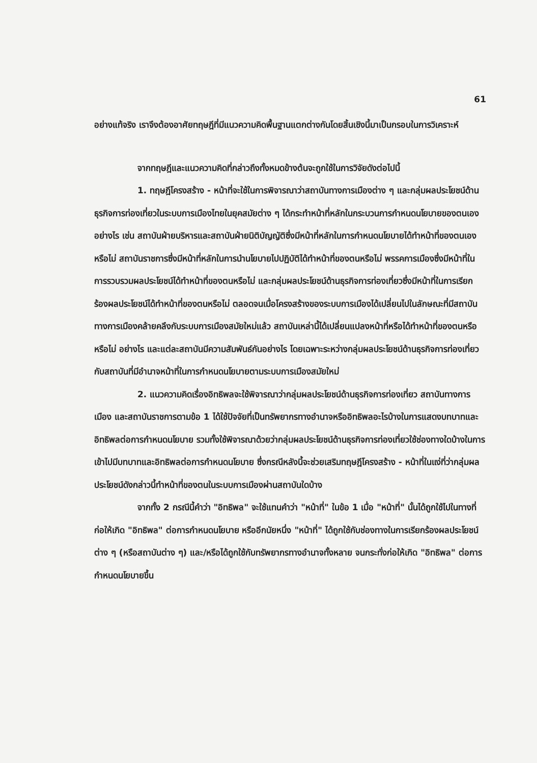61
อย่างแท้จริง เราจึงต้องอาศัยทฤษฎีที่มีแนวความคิดพื้นฐานแตกต่างกันโดยสิ้นเชิงนี้มาเป็นกรอบในการวิเคราะห์
จากทฤษฎีและแนวความคิดที่กล่าวถึงทั้งหมดข้างต้นจะถูกใช้ในการวิจัยดังต่อไปนี้
1. ทฤษฎีโครงสร้าง - หน้าที่จะใช้ในการพิจารณาว่าสถาบันทางการเมืองต่าง ๆ และกลุ่มผลประโยชน์ด้านธุรกิจการท่องเที่ยวในระบบการเมืองไทยในยุคสมัยต่าง ๆ ได้กระทำหน้าที่หลักในกระบวนการกำหนดนโยบายของตนเองอย่างไร เช่น สถาบันฝ่ายบริหารและสถาบันฝ่ายนิติบัญญัติซึ่งมีหน้าที่หลักในการกำหนดนโยบายได้ทำหน้าที่ของตนเองหรือไม่ สถาบันราชการซึ่งมีหน้าที่หลักในการนำนโยบายไปปฏิบัติได้ทำหน้าที่ของตนหรือไม่ พรรคการเมืองซึ่งมีหน้าที่ในการรวบรวมผลประโยชน์ได้ทำหน้าที่ของตนหรือไม่ และกลุ่มผลประโยชน์ด้านธุรกิจการท่องเที่ยวซึ่งมีหน้าที่ในการเรียกร้องผลประโยชน์ได้ทำหน้าที่ของตนหรือไม่ ตลอดจนเมื่อโครงสร้างของระบบการเมืองได้เปลี่ยนไปในลักษณะที่มีสถาบันทางการเมืองคล้ายคลึงกับระบบการเมืองสมัยใหม่แล้ว สถาบันเหล่านี้ได้เปลี่ยนแปลงหน้าที่หรือได้ทำหน้าที่ของตนหรือหรือไม่ อย่างไร และแต่ละสถาบันมีความสัมพันธ์กันอย่างไร โดยเฉพาะระหว่างกลุ่มผลประโยชน์ด้านธุรกิจการท่องเที่ยวกับสถาบันที่มีอำนาจหน้าที่ในการกำหนดนโยบายตามระบบการเมืองสมัยใหม่
2. แนวความคิดเรื่องอิทธิพลจะใช้พิจารณาว่ากลุ่มผลประโยชน์ด้านธุรกิจการท่องเที่ยว สถาบันทางการเมือง และสถาบันราชการตามข้อ 1 ได้ใช้ปัจจัยที่เป็นทรัพยากรทางอำนาจหรืออิทธิพลอะไรบ้างในการแสดงบทบาทและอิทธิพลต่อการกำหนดนโยบาย รวมทั้งใช้พิจารณาด้วยว่ากลุ่มผลประโยชน์ด้านธุรกิจการท่องเที่ยวใช้ช่องทางใดบ้างในการเข้าไปมีบทบาทและอิทธิพลต่อการกำหนดนโยบาย ซึ่งกรณีหลังนี้จะช่วยเสริมทฤษฎีโครงสร้าง - หน้าที่ในแง่ที่ว่ากลุ่มผลประโยชน์ดังกล่าวนี้ทำหน้าที่ของตนในระบบการเมืองผ่านสถาบันใดบ้าง
จากทั้ง 2 กรณีนี้คำว่า "อิทธิพล" จะใช้แทนคำว่า "หน้าที่" ในข้อ 1 เมื่อ "หน้าที่" นั้นได้ถูกใช้ไปในทางที่ก่อให้เกิด "อิทธิพล" ต่อการกำหนดนโยบาย หรืออีกนัยหนึ่ง "หน้าที่" ได้ถูกใช้กับช่องทางในการเรียกร้องผลประโยชน์ต่าง ๆ (หรือสถาบันต่าง ๆ) และ/หรือได้ถูกใช้กับทรัพยากรทางอำนาจทั้งหลาย จนกระทั่งก่อให้เกิด "อิทธิพล" ต่อการกำหนดนโยบายขึ้น